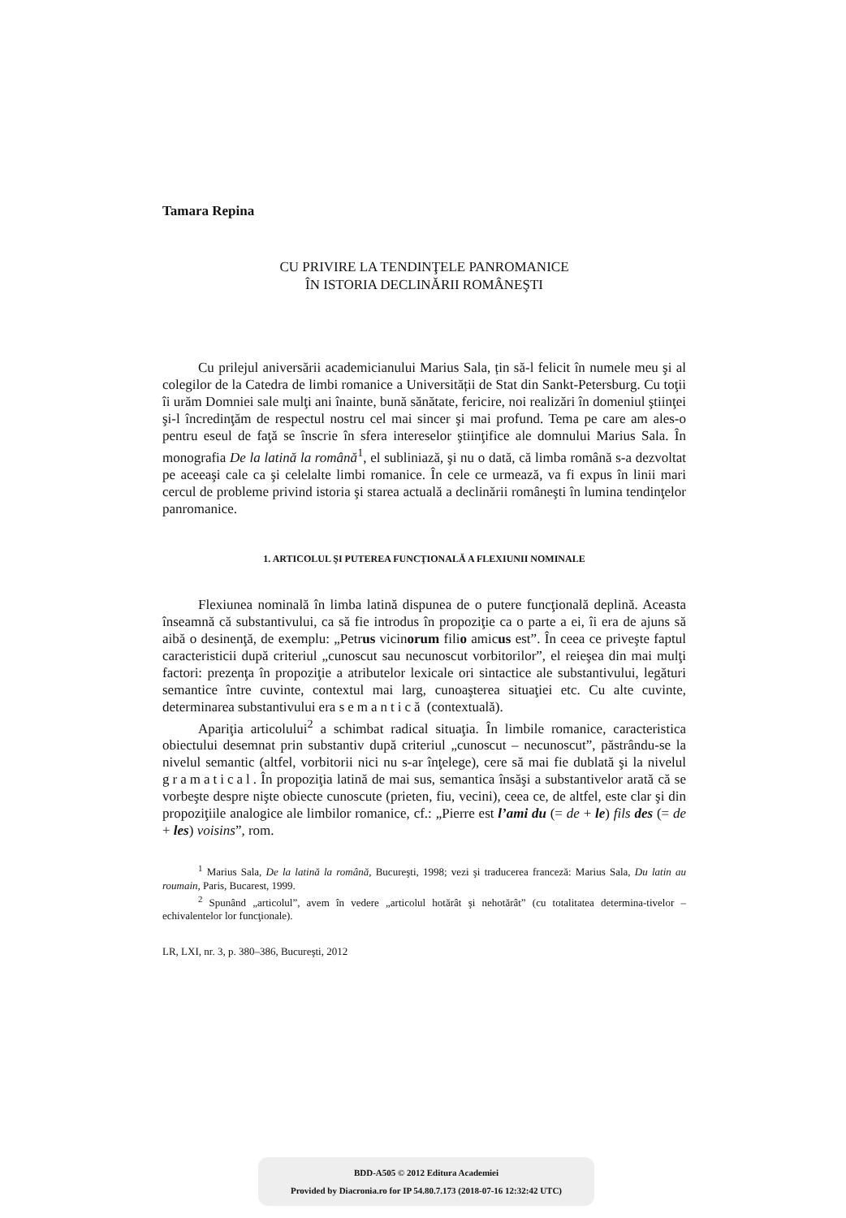Tamara Repina
CU PRIVIRE LA TENDINŢELE PANROMANICE
ÎN ISTORIA DECLINĂRII ROMÂNEŞTI
Cu prilejul aniversării academicianului Marius Sala, țin să-l felicit în numele meu şi al colegilor de la Catedra de limbi romanice a Universității de Stat din Sankt-Petersburg. Cu toţii îi urăm Domniei sale mulţi ani înainte, bună sănătate, fericire, noi realizări în domeniul ştiinţei şi-l încredinţăm de respectul nostru cel mai sincer şi mai profund. Tema pe care am ales-o pentru eseul de faţă se înscrie în sfera intereselor ştiinţifice ale domnului Marius Sala. În monografia De la latină la română<sup>1</sup>, el subliniază, şi nu o dată, că limba română s-a dezvoltat pe aceeaşi cale ca şi celelalte limbi romanice. În cele ce urmează, va fi expus în linii mari cercul de probleme privind istoria şi starea actuală a declinării româneşti în lumina tendinţelor panromanice.
1. ARTICOLUL ŞI PUTEREA FUNCŢIONALĂ A FLEXIUNII NOMINALE
Flexiunea nominală în limba latină dispunea de o putere funcţională deplină. Aceasta înseamnă că substantivului, ca să fie introdus în propoziţie ca o parte a ei, îi era de ajuns să aibă o desinenţă, de exemplu: „Petrus vicinorum filio amicus est”. În ceea ce priveşte faptul caracteristicii după criteriul „cunoscut sau necunoscut vorbitorilor”, el reieşea din mai mulţi factori: prezenţa în propoziţie a atributelor lexicale ori sintactice ale substantivului, legături semantice între cuvinte, contextul mai larg, cunoaşterea situaţiei etc. Cu alte cuvinte, determinarea substantivului era semantică (contextuală).
Apariţia articolului<sup>2</sup> a schimbat radical situaţia. În limbile romanice, caracteristica obiectului desemnat prin substantiv după criteriul „cunoscut – necunoscut”, păstrându-se la nivelul semantic (altfel, vorbitorii nici nu s-ar înţelege), cere să mai fie dublată şi la nivelul gramatical. În propoziţia latină de mai sus, semantica însăşi a substantivelor arată că se vorbeşte despre nişte obiecte cunoscute (prieten, fiu, vecini), ceea ce, de altfel, este clar şi din propoziţiile analogice ale limbilor romanice, cf.: „Pierre est l’ami du (= de + le) fils des (= de + les) voisins”, rom.
<sup>1</sup> Marius Sala, De la latină la română, Bucureşti, 1998; vezi şi traducerea franceză: Marius Sala, Du latin au roumain, Paris, Bucarest, 1999.
<sup>2</sup> Spunând „articolul”, avem în vedere „articolul hotărât şi nehotărât” (cu totalitatea determina-tivelor – echivalentelor lor funcţionale).
LR, LXI, nr. 3, p. 380–386, Bucureşti, 2012
BDD-A505 © 2012 Editura Academiei
Provided by Diacronia.ro for IP 54.80.7.173 (2018-07-16 12:32:42 UTC)